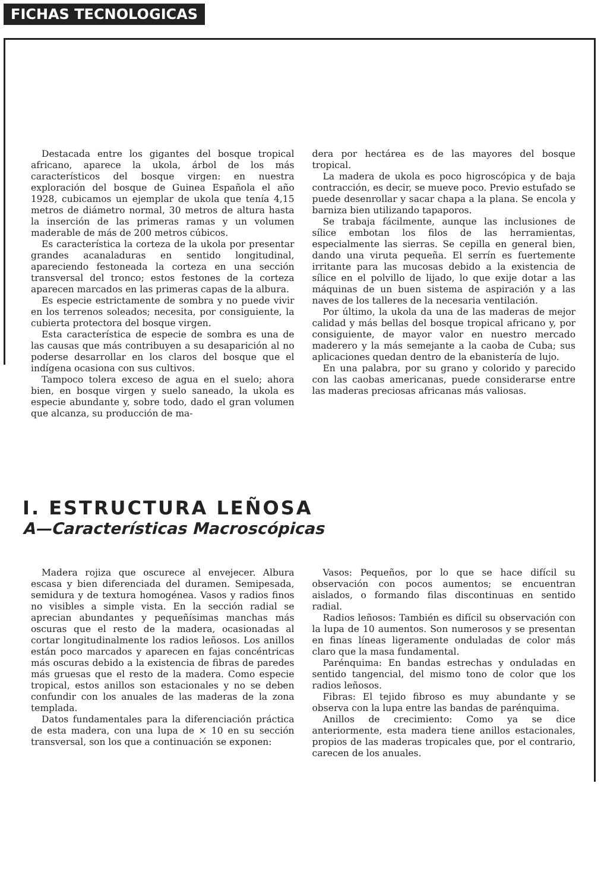FICHAS TECNOLOGICAS
Destacada entre los gigantes del bosque tropical africano, aparece la ukola, árbol de los más característicos del bosque virgen: en nuestra exploración del bosque de Guinea Española el año 1928, cubicamos un ejemplar de ukola que tenía 4,15 metros de diámetro normal, 30 metros de altura hasta la inserción de las primeras ramas y un volumen maderable de más de 200 metros cúbicos.
Es característica la corteza de la ukola por presentar grandes acanaladuras en sentido longitudinal, apareciendo festoneada la corteza en una sección transversal del tronco; estos festones de la corteza aparecen marcados en las primeras capas de la albura.
Es especie estrictamente de sombra y no puede vivir en los terrenos soleados; necesita, por consiguiente, la cubierta protectora del bosque virgen.
Esta característica de especie de sombra es una de las causas que más contribuyen a su desaparición al no poderse desarrollar en los claros del bosque que el indígena ocasiona con sus cultivos.
Tampoco tolera exceso de agua en el suelo; ahora bien, en bosque virgen y suelo saneado, la ukola es especie abundante y, sobre todo, dado el gran volumen que alcanza, su producción de ma-
dera por hectárea es de las mayores del bosque tropical.
La madera de ukola es poco higroscópica y de baja contracción, es decir, se mueve poco. Previo estufado se puede desenrollar y sacar chapa a la plana. Se encola y barniza bien utilizando tapaporos.
Se trabaja fácilmente, aunque las inclusiones de sílice embotan los filos de las herramientas, especialmente las sierras. Se cepilla en general bien, dando una viruta pequeña. El serrín es fuertemente irritante para las mucosas debido a la existencia de sílice en el polvillo de lijado, lo que exije dotar a las máquinas de un buen sistema de aspiración y a las naves de los talleres de la necesaria ventilación.
Por último, la ukola da una de las maderas de mejor calidad y más bellas del bosque tropical africano y, por consiguiente, de mayor valor en nuestro mercado maderero y la más semejante a la caoba de Cuba; sus aplicaciones quedan dentro de la ebanistería de lujo.
En una palabra, por su grano y colorido y parecido con las caobas americanas, puede considerarse entre las maderas preciosas africanas más valiosas.
I. ESTRUCTURA LEÑOSA
A—Características Macroscópicas
Madera rojiza que oscurece al envejecer. Albura escasa y bien diferenciada del duramen. Semipesada, semidura y de textura homogénea. Vasos y radios finos no visibles a simple vista. En la sección radial se aprecian abundantes y pequeñísimas manchas más oscuras que el resto de la madera, ocasionadas al cortar longitudinalmente los radios leñosos. Los anillos están poco marcados y aparecen en fajas concéntricas más oscuras debido a la existencia de fibras de paredes más gruesas que el resto de la madera. Como especie tropical, estos anillos son estacionales y no se deben confundir con los anuales de las maderas de la zona templada.
Datos fundamentales para la diferenciación práctica de esta madera, con una lupa de × 10 en su sección transversal, son los que a continuación se exponen:
Vasos: Pequeños, por lo que se hace difícil su observación con pocos aumentos; se encuentran aislados, o formando filas discontinuas en sentido radial.
Radios leñosos: También es difícil su observación con la lupa de 10 aumentos. Son numerosos y se presentan en finas líneas ligeramente onduladas de color más claro que la masa fundamental.
Parénquima: En bandas estrechas y onduladas en sentido tangencial, del mismo tono de color que los radios leñosos.
Fibras: El tejido fibroso es muy abundante y se observa con la lupa entre las bandas de parénquima.
Anillos de crecimiento: Como ya se dice anteriormente, esta madera tiene anillos estacionales, propios de las maderas tropicales que, por el contrario, carecen de los anuales.